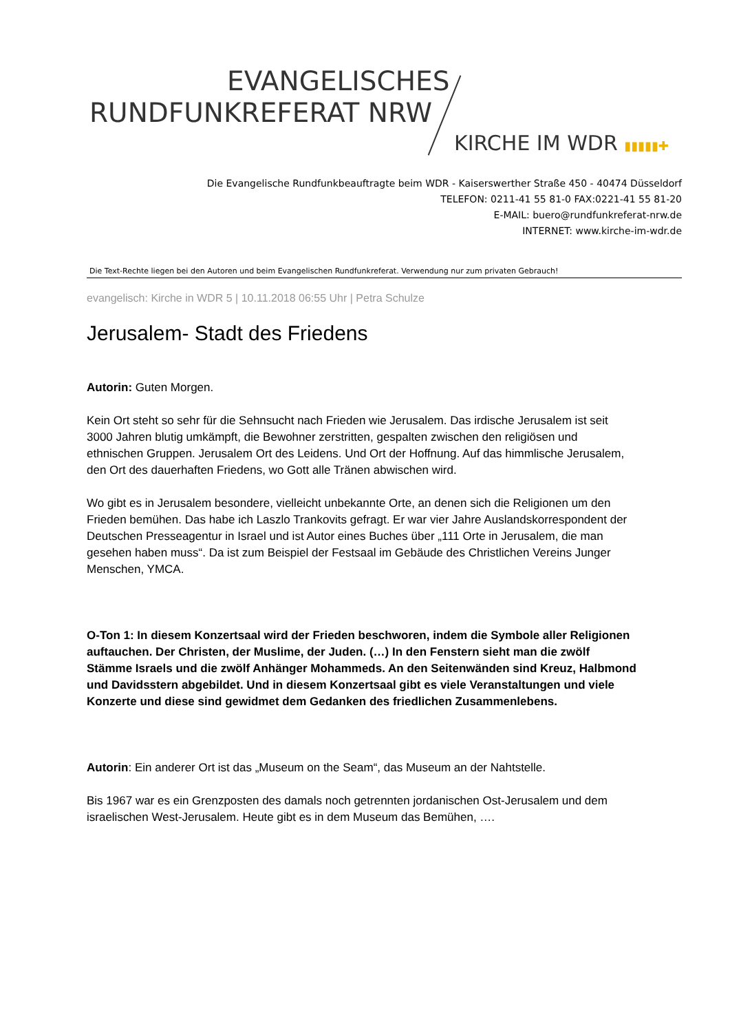EVANGELISCHES
RUNDFUNKREFERAT NRW
KIRCHE IM WDR ▮▮▮▮▮✚
Die Evangelische Rundfunkbeauftragte beim WDR - Kaiserswerther Straße 450 - 40474 Düsseldorf
TELEFON: 0211-41 55 81-0 FAX:0221-41 55 81-20
E-MAIL: buero@rundfunkreferat-nrw.de
INTERNET: www.kirche-im-wdr.de
Die Text-Rechte liegen bei den Autoren und beim Evangelischen Rundfunkreferat. Verwendung nur zum privaten Gebrauch!
evangelisch: Kirche in WDR 5 | 10.11.2018 06:55 Uhr | Petra Schulze
Jerusalem- Stadt des Friedens
Autorin: Guten Morgen.
Kein Ort steht so sehr für die Sehnsucht nach Frieden wie Jerusalem. Das irdische Jerusalem ist seit 3000 Jahren blutig umkämpft, die Bewohner zerstritten, gespalten zwischen den religiösen und ethnischen Gruppen. Jerusalem Ort des Leidens. Und Ort der Hoffnung. Auf das himmlische Jerusalem, den Ort des dauerhaften Friedens, wo Gott alle Tränen abwischen wird.
Wo gibt es in Jerusalem besondere, vielleicht unbekannte Orte, an denen sich die Religionen um den Frieden bemühen. Das habe ich Laszlo Trankovits gefragt. Er war vier Jahre Auslandskorrespondent der Deutschen Presseagentur in Israel und ist Autor eines Buches über „111 Orte in Jerusalem, die man gesehen haben muss“. Da ist zum Beispiel der Festsaal im Gebäude des Christlichen Vereins Junger Menschen, YMCA.
O-Ton 1: In diesem Konzertsaal wird der Frieden beschworen, indem die Symbole aller Religionen auftauchen. Der Christen, der Muslime, der Juden. (…) In den Fenstern sieht man die zwölf Stämme Israels und die zwölf Anhänger Mohammeds. An den Seitenwänden sind Kreuz, Halbmond und Davidsstern abgebildet. Und in diesem Konzertsaal gibt es viele Veranstaltungen und viele Konzerte und diese sind gewidmet dem Gedanken des friedlichen Zusammenlebens.
Autorin: Ein anderer Ort ist das „Museum on the Seam“, das Museum an der Nahtstelle.
Bis 1967 war es ein Grenzposten des damals noch getrennten jordanischen Ost-Jerusalem und dem israelischen West-Jerusalem. Heute gibt es in dem Museum das Bemühen, ….